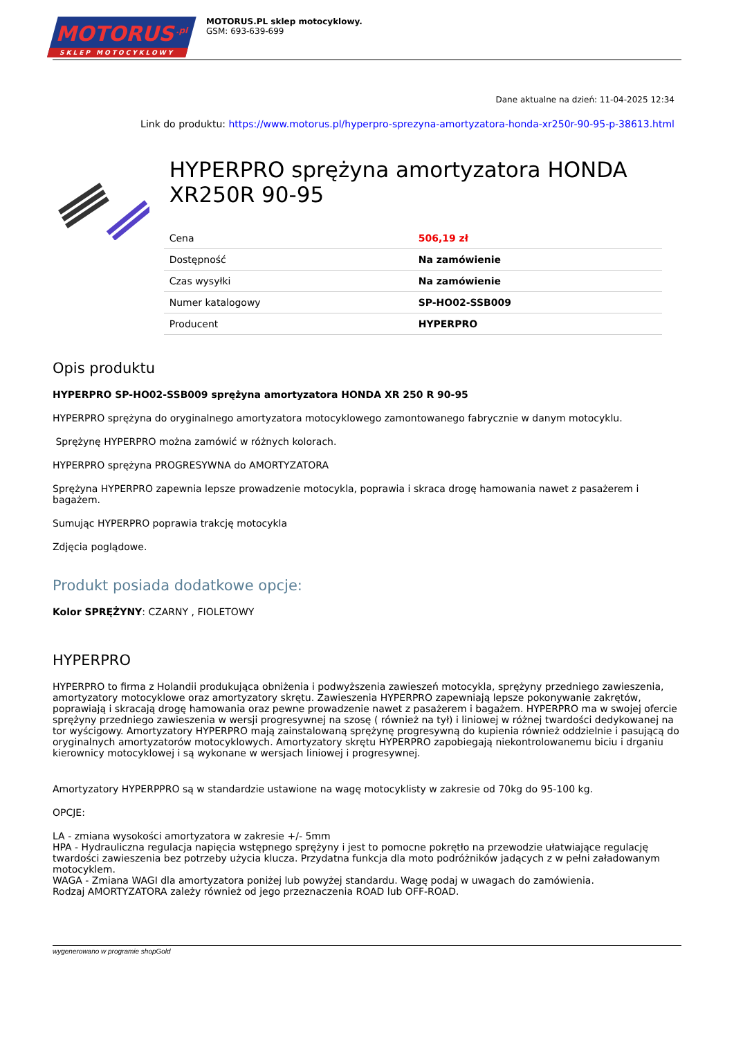MOTORUS<sup>.pl</sup>
SKLEP MOTOCYKLOWY
MOTORUS.PL sklep motocyklowy.
GSM: 693-639-699
Dane aktualne na dzień: 11-04-2025 12:34
Link do produktu: https://www.motorus.pl/hyperpro-sprezyna-amortyzatora-honda-xr250r-90-95-p-38613.html
HYPERPRO sprężyna amortyzatora HONDA XR250R 90-95
| Cena | 506,19 zł |
| Dostępność | Na zamówienie |
| Czas wysyłki | Na zamówienie |
| Numer katalogowy | SP-HO02-SSB009 |
| Producent | HYPERPRO |
Opis produktu
HYPERPRO SP-HO02-SSB009 sprężyna amortyzatora HONDA XR 250 R 90-95
HYPERPRO sprężyna do oryginalnego amortyzatora motocyklowego zamontowanego fabrycznie w danym motocyklu.
Sprężynę HYPERPRO można zamówić w różnych kolorach.
HYPERPRO sprężyna PROGRESYWNA do AMORTYZATORA
Sprężyna HYPERPRO zapewnia lepsze prowadzenie motocykla, poprawia i skraca drogę hamowania nawet z pasażerem i bagażem.
Sumując HYPERPRO poprawia trakcję motocykla
Zdjęcia poglądowe.
Produkt posiada dodatkowe opcje:
Kolor SPRĘŻYNY: CZARNY , FIOLETOWY
HYPERPRO
HYPERPRO to firma z Holandii produkująca obniżenia i podwyższenia zawieszeń motocykla, sprężyny przedniego zawieszenia, amortyzatory motocyklowe oraz amortyzatory skrętu. Zawieszenia HYPERPRO zapewniają lepsze pokonywanie zakrętów, poprawiają i skracają drogę hamowania oraz pewne prowadzenie nawet z pasażerem i bagażem. HYPERPRO ma w swojej ofercie sprężyny przedniego zawieszenia w wersji progresywnej na szosę ( również na tył) i liniowej w różnej twardości dedykowanej na tor wyścigowy. Amortyzatory HYPERPRO mają zainstalowaną sprężynę progresywną do kupienia również oddzielnie i pasującą do oryginalnych amortyzatorów motocyklowych. Amortyzatory skrętu HYPERPRO zapobiegają niekontrolowanemu biciu i drganiu kierownicy motocyklowej i są wykonane w wersjach liniowej i progresywnej.
Amortyzatory HYPERPPRO są w standardzie ustawione na wagę motocyklisty w zakresie od 70kg do 95-100 kg.
OPCJE:
LA - zmiana wysokości amortyzatora w zakresie +/- 5mm
HPA - Hydrauliczna regulacja napięcia wstępnego sprężyny i jest to pomocne pokrętło na przewodzie ułatwiające regulację twardości zawieszenia bez potrzeby użycia klucza. Przydatna funkcja dla moto podróżników jadących z w pełni załadowanym motocyklem.
WAGA - Zmiana WAGI dla amortyzatora poniżej lub powyżej standardu. Wagę podaj w uwagach do zamówienia.
Rodzaj AMORTYZATORA zależy również od jego przeznaczenia ROAD lub OFF-ROAD.
wygenerowano w programie shopGold